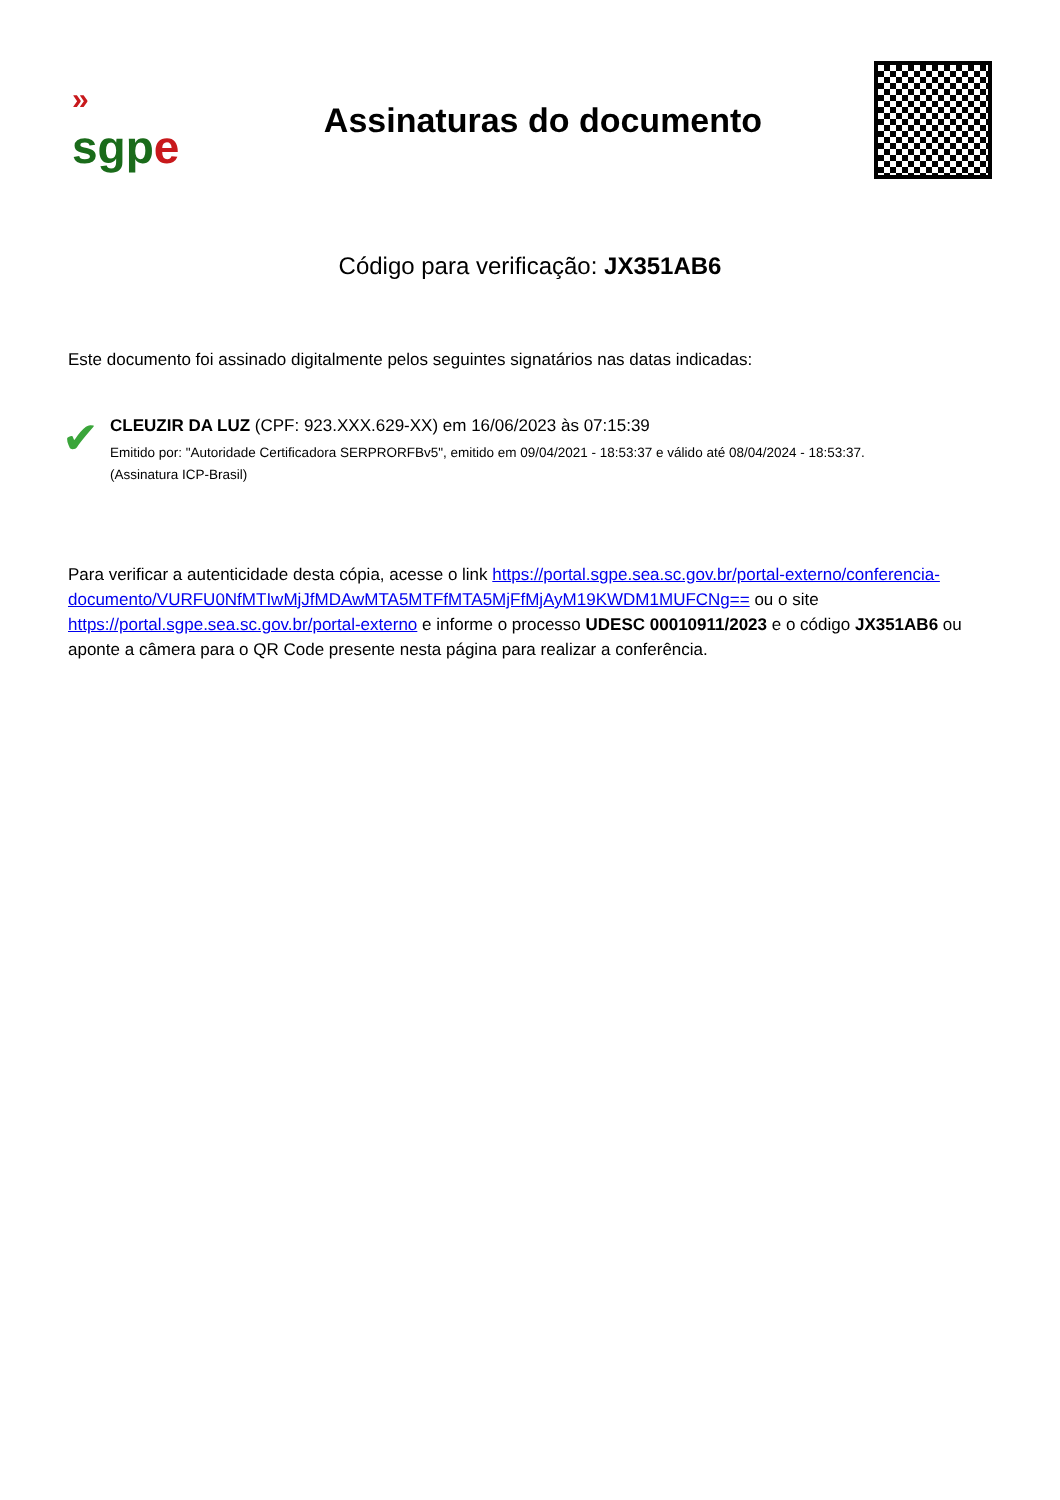»
sgpe
Assinaturas do documento
Código para verificação: JX351AB6
Este documento foi assinado digitalmente pelos seguintes signatários nas datas indicadas:
✔
CLEUZIR DA LUZ (CPF: 923.XXX.629-XX) em 16/06/2023 às 07:15:39
Emitido por: "Autoridade Certificadora SERPRORFBv5", emitido em 09/04/2021 - 18:53:37 e válido até 08/04/2024 - 18:53:37.
(Assinatura ICP-Brasil)
Para verificar a autenticidade desta cópia, acesse o link https://portal.sgpe.sea.sc.gov.br/portal-externo/conferencia-documento/VURFU0NfMTIwMjJfMDAwMTA5MTFfMTA5MjFfMjAyM19KWDM1MUFCNg== ou o site https://portal.sgpe.sea.sc.gov.br/portal-externo e informe o processo UDESC 00010911/2023 e o código JX351AB6 ou aponte a câmera para o QR Code presente nesta página para realizar a conferência.